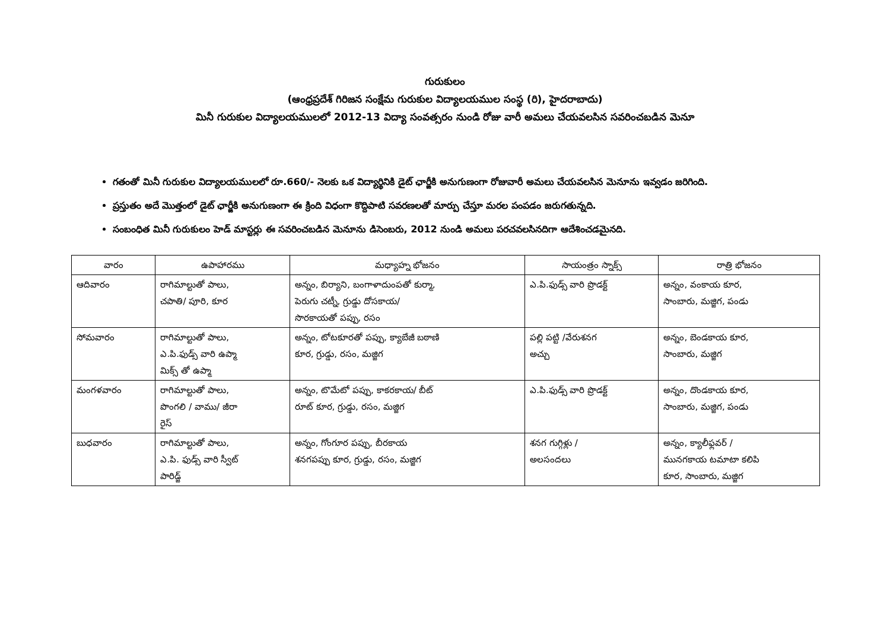గురుకులం
(ఆంధ్రప్రదేశ్ గిరిజన సంక్షేమ గురుకుల విద్యాలయముల సంస్థ (రి), హైదరాబాదు)
మినీ గురుకుల విద్యాలయములలో 2012-13 విద్యా సంవత్సరం నుండి రోజు వారీ అమలు చేయవలసిన సవరించబడిన మెనూ
గతంతో మినీ గురుకుల విద్యాలయములలో రూ.660/- నెలకు ఒక విద్యార్థినికి డైట్ ఛార్జీకి అనుగుణంగా రోజువారీ అమలు చేయవలసిన మెనూను ఇవ్వడం జరిగింది.
ప్రస్తుతం అదే మొత్తంలో డైట్ ఛార్జీకి అనుగుణంగా ఈ క్రింది విధంగా కొద్దిపాటి సవరణలతో మార్పు చేస్తూ మరల పంపడం జరుగతున్నది.
సంబంధిత మినీ గురుకులం హెడ్ మాస్టర్లు ఈ సవరించబడిన మెనూను డిసెంబరు, 2012 నుండి అమలు పరచవలసినదిగా ఆదేశించడమైనది.
| వారం | ఉపాహారము | మధ్యాహ్న భోజనం | సాయంత్రం స్నాక్స్ | రాత్రి భోజనం |
| --- | --- | --- | --- | --- |
| ఆదివారం | రాగిమాల్టుతో పాలు, చపాతి/ పూరి, కూర | అన్నం, బిర్యాని, బంగాళాదుంపతో కుర్మా, పెరుగు చట్నీ, గ్రుడ్డు దోసకాయ/ సొరకాయతో పప్పు, రసం | ఎ.పి.ఫుడ్స్ వారి ప్రొడక్ట్ | అన్నం, వంకాయ కూర, సాంబారు, మజ్జిగ, పండు |
| సోమవారం | రాగిమాల్టుతో పాలు, ఎ.పి.ఫుడ్స్ వారి ఉప్మా మిక్స్ తో ఉప్మా | అన్నం, టోటకూరతో పప్పు, క్యాబేజీ బఠాణి కూర, గ్రుడ్డు, రసం, మజ్జిగ | పల్లి పట్టి /వేరుశనగ అచ్చు | అన్నం, బెండకాయ కూర, సాంబారు, మజ్జిగ |
| మంగళవారం | రాగిమాల్టుతో పాలు, పొంగలి / వాము/ జీరా రైస్ | అన్నం, టొమేటో పప్పు, కాకరకాయ/ బీట్ రూట్ కూర, గ్రుడ్డు, రసం, మజ్జిగ | ఎ.పి.ఫుడ్స్ వారి ప్రొడక్ట్ | అన్నం, దొండకాయ కూర, సాంబారు, మజ్జిగ, పండు |
| బుధవారం | రాగిమాల్టుతో పాలు, ఎ.పి. ఫుడ్స్ వారి స్వీట్ పారిడ్జ్ | అన్నం, గోంగూర పప్పు, బీరకాయ శనగపప్పు కూర, గ్రుడ్డు, రసం, మజ్జిగ | శనగ గుగ్గిళ్లు / అలసందలు | అన్నం, క్యాలీఫ్లవర్ / మునగకాయ టమాటా కలిపి కూర, సాంబారు, మజ్జిగ |